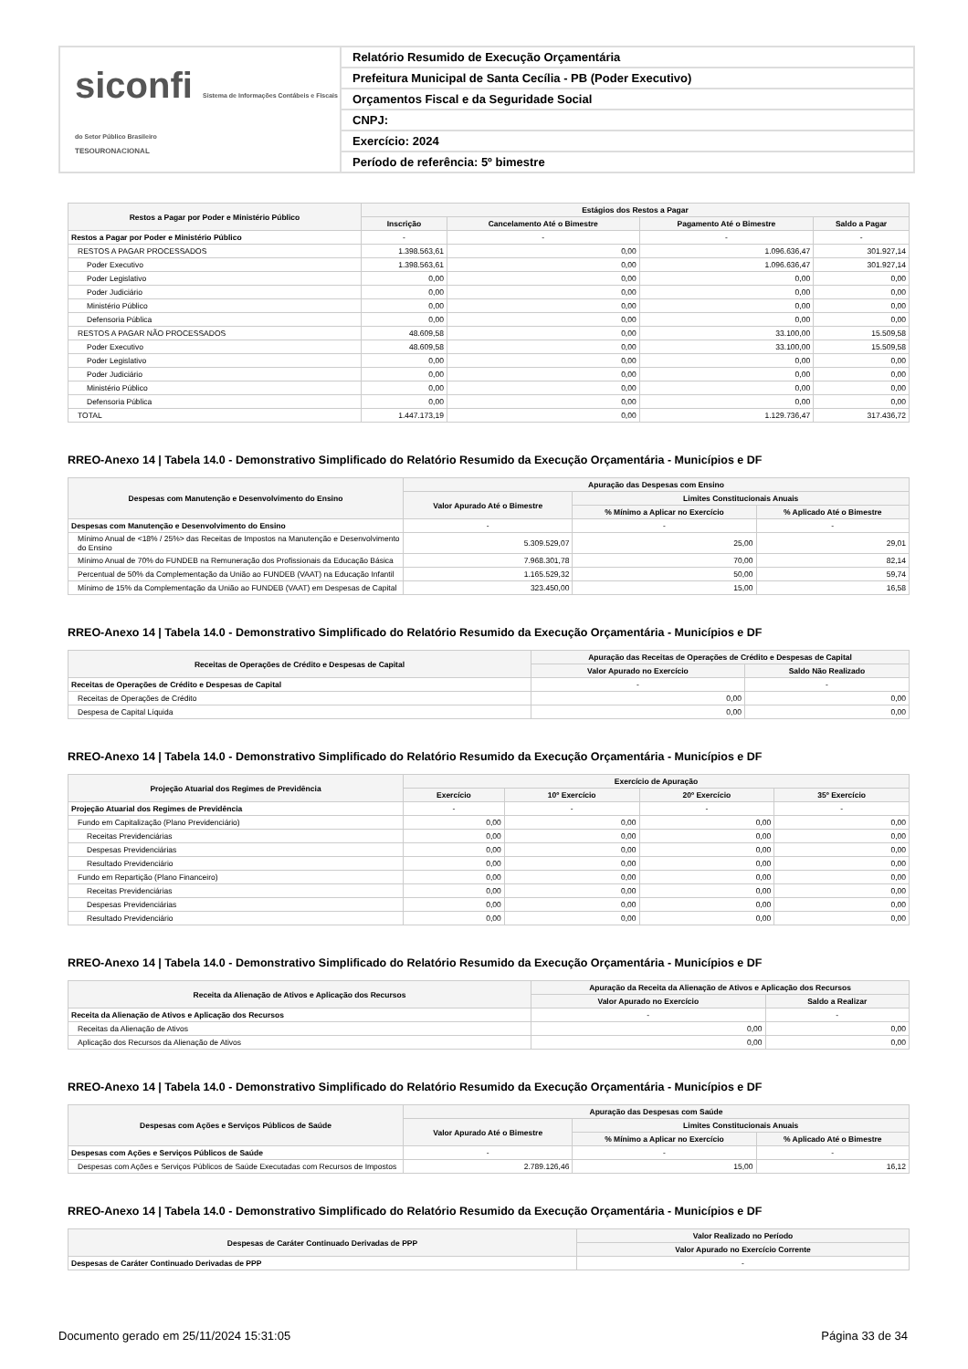siconfi Sistema de Informações Contábeis e Fiscais do Setor Público Brasileiro
TESOURONACIONAL
Relatório Resumido de Execução Orçamentária
Prefeitura Municipal de Santa Cecília - PB (Poder Executivo)
Orçamentos Fiscal e da Seguridade Social
CNPJ:
Exercício: 2024
Período de referência: 5º bimestre
| Restos a Pagar por Poder e Ministério Público | Estágios dos Restos a Pagar | | | |
| --- | --- | --- | --- | --- |
| | Inscrição | Cancelamento Até o Bimestre | Pagamento Até o Bimestre | Saldo a Pagar |
| Restos a Pagar por Poder e Ministério Público | - | - | - | - |
| RESTOS A PAGAR PROCESSADOS | 1.398.563,61 | 0,00 | 1.096.636,47 | 301.927,14 |
| Poder Executivo | 1.398.563,61 | 0,00 | 1.096.636,47 | 301.927,14 |
| Poder Legislativo | 0,00 | 0,00 | 0,00 | 0,00 |
| Poder Judiciário | 0,00 | 0,00 | 0,00 | 0,00 |
| Ministério Público | 0,00 | 0,00 | 0,00 | 0,00 |
| Defensoria Pública | 0,00 | 0,00 | 0,00 | 0,00 |
| RESTOS A PAGAR NÃO PROCESSADOS | 48.609,58 | 0,00 | 33.100,00 | 15.509,58 |
| Poder Executivo | 48.609,58 | 0,00 | 33.100,00 | 15.509,58 |
| Poder Legislativo | 0,00 | 0,00 | 0,00 | 0,00 |
| Poder Judiciário | 0,00 | 0,00 | 0,00 | 0,00 |
| Ministério Público | 0,00 | 0,00 | 0,00 | 0,00 |
| Defensoria Pública | 0,00 | 0,00 | 0,00 | 0,00 |
| TOTAL | 1.447.173,19 | 0,00 | 1.129.736,47 | 317.436,72 |
RREO-Anexo 14 | Tabela 14.0 - Demonstrativo Simplificado do Relatório Resumido da Execução Orçamentária - Municípios e DF
| Despesas com Manutenção e Desenvolvimento do Ensino | Apuração das Despesas com Ensino | | |
| --- | --- | --- | --- |
| | Valor Apurado Até o Bimestre | Limites Constitucionais Anuais | |
| | | % Mínimo a Aplicar no Exercício | % Aplicado Até o Bimestre |
| Despesas com Manutenção e Desenvolvimento do Ensino | - | - | - |
| Mínimo Anual de <18% / 25%> das Receitas de Impostos na Manutenção e Desenvolvimento do Ensino | 5.309.529,07 | 25,00 | 29,01 |
| Mínimo Anual de 70% do FUNDEB na Remuneração dos Profissionais da Educação Básica | 7.968.301,78 | 70,00 | 82,14 |
| Percentual de 50% da Complementação da União ao FUNDEB (VAAT) na Educação Infantil | 1.165.529,32 | 50,00 | 59,74 |
| Mínimo de 15% da Complementação da União ao FUNDEB (VAAT) em Despesas de Capital | 323.450,00 | 15,00 | 16,58 |
RREO-Anexo 14 | Tabela 14.0 - Demonstrativo Simplificado do Relatório Resumido da Execução Orçamentária - Municípios e DF
| Receitas de Operações de Crédito e Despesas de Capital | Apuração das Receitas de Operações de Crédito e Despesas de Capital | |
| --- | --- | --- |
| | Valor Apurado no Exercício | Saldo Não Realizado |
| Receitas de Operações de Crédito e Despesas de Capital | - | - |
| Receitas de Operações de Crédito | 0,00 | 0,00 |
| Despesa de Capital Líquida | 0,00 | 0,00 |
RREO-Anexo 14 | Tabela 14.0 - Demonstrativo Simplificado do Relatório Resumido da Execução Orçamentária - Municípios e DF
| Projeção Atuarial dos Regimes de Previdência | Exercício de Apuração | | | |
| --- | --- | --- | --- | --- |
| | Exercício | 10º Exercício | 20º Exercício | 35º Exercício |
| Projeção Atuarial dos Regimes de Previdência | - | - | - | - |
| Fundo em Capitalização (Plano Previdenciário) | 0,00 | 0,00 | 0,00 | 0,00 |
| Receitas Previdenciárias | 0,00 | 0,00 | 0,00 | 0,00 |
| Despesas Previdenciárias | 0,00 | 0,00 | 0,00 | 0,00 |
| Resultado Previdenciário | 0,00 | 0,00 | 0,00 | 0,00 |
| Fundo em Repartição (Plano Financeiro) | 0,00 | 0,00 | 0,00 | 0,00 |
| Receitas Previdenciárias | 0,00 | 0,00 | 0,00 | 0,00 |
| Despesas Previdenciárias | 0,00 | 0,00 | 0,00 | 0,00 |
| Resultado Previdenciário | 0,00 | 0,00 | 0,00 | 0,00 |
RREO-Anexo 14 | Tabela 14.0 - Demonstrativo Simplificado do Relatório Resumido da Execução Orçamentária - Municípios e DF
| Receita da Alienação de Ativos e Aplicação dos Recursos | Apuração da Receita da Alienação de Ativos e Aplicação dos Recursos | |
| --- | --- | --- |
| | Valor Apurado no Exercício | Saldo a Realizar |
| Receita da Alienação de Ativos e Aplicação dos Recursos | - | - |
| Receitas da Alienação de Ativos | 0,00 | 0,00 |
| Aplicação dos Recursos da Alienação de Ativos | 0,00 | 0,00 |
RREO-Anexo 14 | Tabela 14.0 - Demonstrativo Simplificado do Relatório Resumido da Execução Orçamentária - Municípios e DF
| Despesas com Ações e Serviços Públicos de Saúde | Apuração das Despesas com Saúde | | |
| --- | --- | --- | --- |
| | Valor Apurado Até o Bimestre | Limites Constitucionais Anuais | |
| | | % Mínimo a Aplicar no Exercício | % Aplicado Até o Bimestre |
| Despesas com Ações e Serviços Públicos de Saúde | - | - | - |
| Despesas com Ações e Serviços Públicos de Saúde Executadas com Recursos de Impostos | 2.789.126,46 | 15,00 | 16,12 |
RREO-Anexo 14 | Tabela 14.0 - Demonstrativo Simplificado do Relatório Resumido da Execução Orçamentária - Municípios e DF
| Despesas de Caráter Continuado Derivadas de PPP | Valor Realizado no Período |
| --- | --- |
| | Valor Apurado no Exercício Corrente |
| Despesas de Caráter Continuado Derivadas de PPP | - |
Documento gerado em 25/11/2024 15:31:05 Página 33 de 34